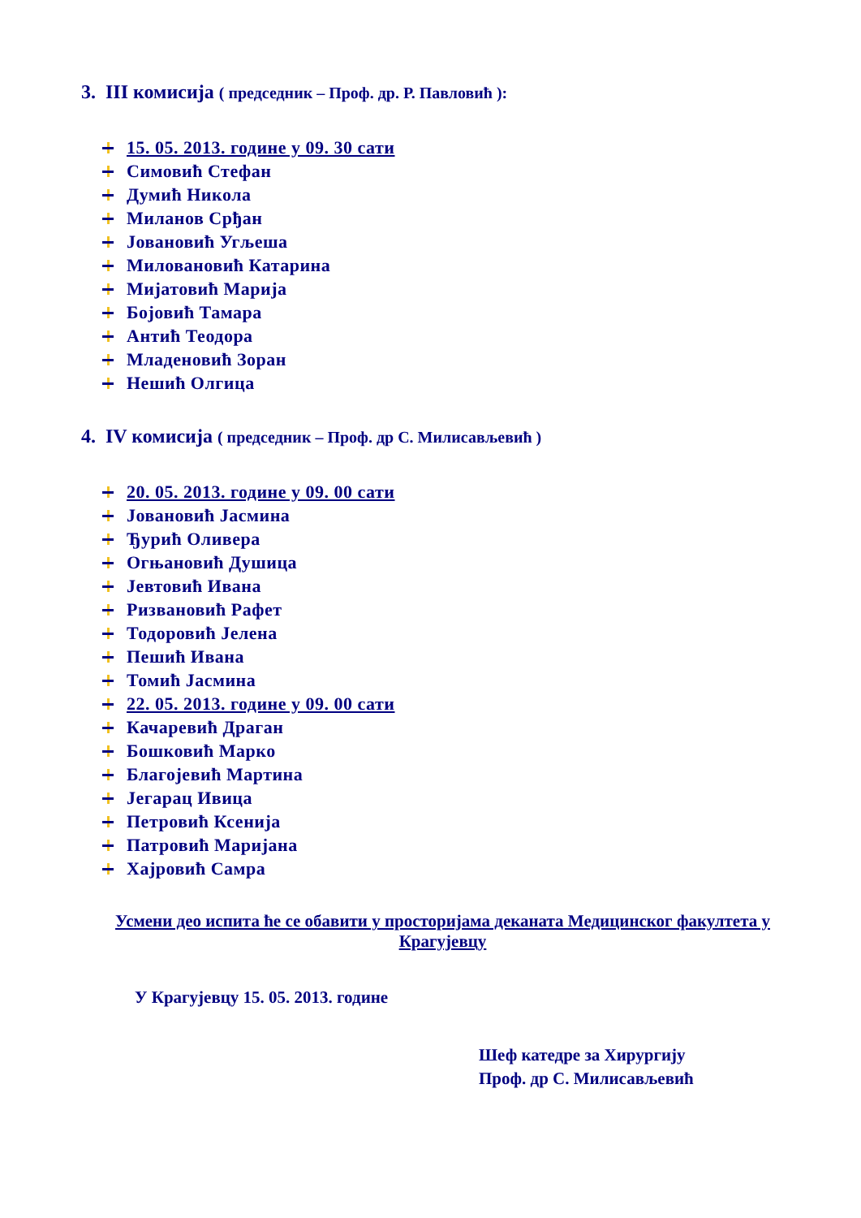3. III комисија ( председник – Проф. др. Р. Павловић ):
15. 05. 2013. године у 09. 30 сати
Симовић Стефан
Думић Никола
Миланов Срђан
Јовановић Угљеша
Миловановић Катарина
Мијатовић Марија
Бојовић Тамара
Антић Теодора
Младеновић Зоран
Нешић Олгица
4. IV комисија ( председник – Проф. др С. Милисављевић )
20. 05. 2013. године у 09. 00 сати
Јовановић Јасмина
Ђурић Оливера
Огњановић Душица
Јевтовић Ивана
Ризвановић Рафет
Тодоровић Јелена
Пешић Ивана
Томић Јасмина
22. 05. 2013. године у 09. 00 сати
Качаревић Драган
Бошковић Марко
Благојевић Мартина
Јегарац Ивица
Петровић Ксенија
Патровић Маријана
Хајровић Самра
Усмени део испита ће се обавити у просторијама деканата Медицинског факултета у Крагујевцу
У Крагујевцу 15. 05. 2013. године
Шеф катедре за Хирургију
Проф. др С. Милисављевић